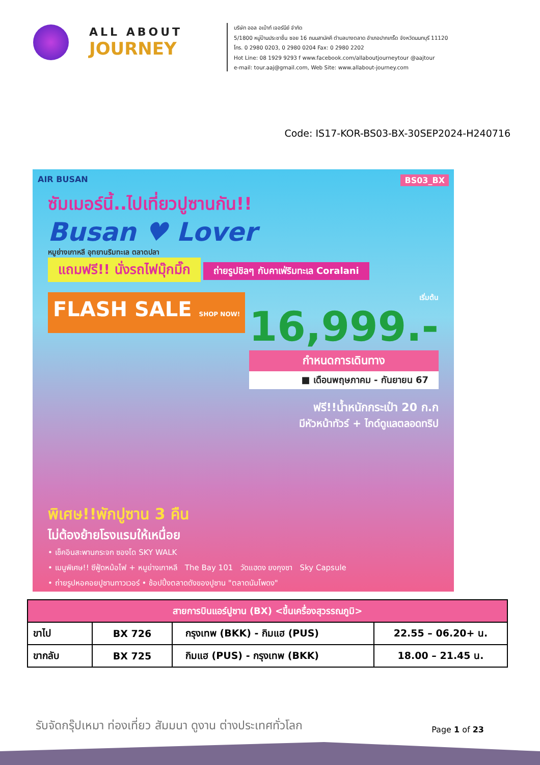ALL ABOUT
JOURNEY
บริษัท ออล อเบ้าท์ เจอร์นีย์ จำกัด
5/1800 หมู่บ้านประชาชื่น ซอย 16 ถนนสามัคคี ตำบลบางตลาด อำเภอปากเกร็ด จังหวัดนนทบุรี 11120
โทร. 0 2980 0203, 0 2980 0204 Fax: 0 2980 2202
Hot Line: 08 1929 9293 f www.facebook.com/allaboutjourneytour @aajtour
e-mail: tour.aaj@gmail.com, Web Site: www.allabout-journey.com
Code: IS17-KOR-BS03-BX-30SEP2024-H240716
AIR BUSAN BS03_BX
ซัมเมอร์นี้..ไปเที่ยวปูซานกัน!!
Busan ♥ Lover
หมูย่างเกาหลี อุทยานริมทะเล ตลาดปลา
แถมฟรี!! นั่งรถไฟมุ๊กมิ๊ก
ถ่ายรูปชิลๆ กับคาเฟ่ริมทะเล Coralani
FLASH SALE SHOP NOW!
เริ่มต้น
16,999.-
กำหนดการเดินทาง
■ เดือนพฤษภาคม - กันยายน 67
ฟรี!!น้ำหนักกระเป๋า 20 ก.ก
มีหัวหน้าทัวร์ + ไกด์ดูแลตลอดทริป
พิเศษ!!พักปูซาน 3 คืน
ไม่ต้องย้ายโรงแรมให้เหนื่อย
• เช็คอินสะพานกระจก ซองโด SKY WALK
• เมนูพิเศษ!! ซีฟู้ดหม้อไฟ + หมูย่างเกาหลี The Bay 101 วัดแฮดง ยงกุงซา Sky Capsule
• ถ่ายรูปหอคอยปูซานทาวเวอร์ • ช้อปปิ้งตลาดดังของปูซาน "ตลาดนัมโพดง"
| สายการบินแอร์ปูซาน (BX) <ขึ้นเครื่องสุวรรณภูมิ> | | | |
| --- | --- | --- | --- |
| ขาไป | BX 726 | กรุงเทพ (BKK) - กิมแฮ (PUS) | 22.55 – 06.20+ น. |
| ขากลับ | BX 725 | กิมแฮ (PUS) - กรุงเทพ (BKK) | 18.00 – 21.45 น. |
รับจัดกรุ๊ปเหมา ท่องเที่ยว สัมมนา ดูงาน ต่างประเทศทั่วโลก Page 1 of 23